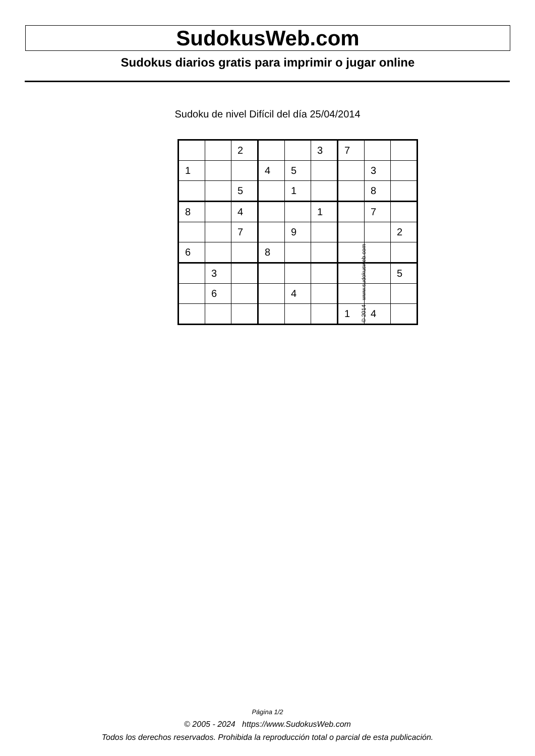SudokusWeb.com
Sudokus diarios gratis para imprimir o jugar online
Sudoku de nivel Difícil del día 25/04/2014
| | | 2 | | | 3 | 7 | | |
| 1 | | | 4 | 5 | | | 3 | |
| | | 5 | | 1 | | | 8 | |
| 8 | | 4 | | | 1 | | 7 | |
| | | 7 | | 9 | | | | 2 |
| 6 | | | 8 | | | | | |
| | 3 | | | | | | | 5 |
| | 6 | | | 4 | | | | |
| | | | | | | 1 | 4 | |
© 2014 www.sudokusweb.com
Página 1/2
© 2005 - 2024 https://www.SudokusWeb.com
Todos los derechos reservados. Prohibida la reproducción total o parcial de esta publicación.